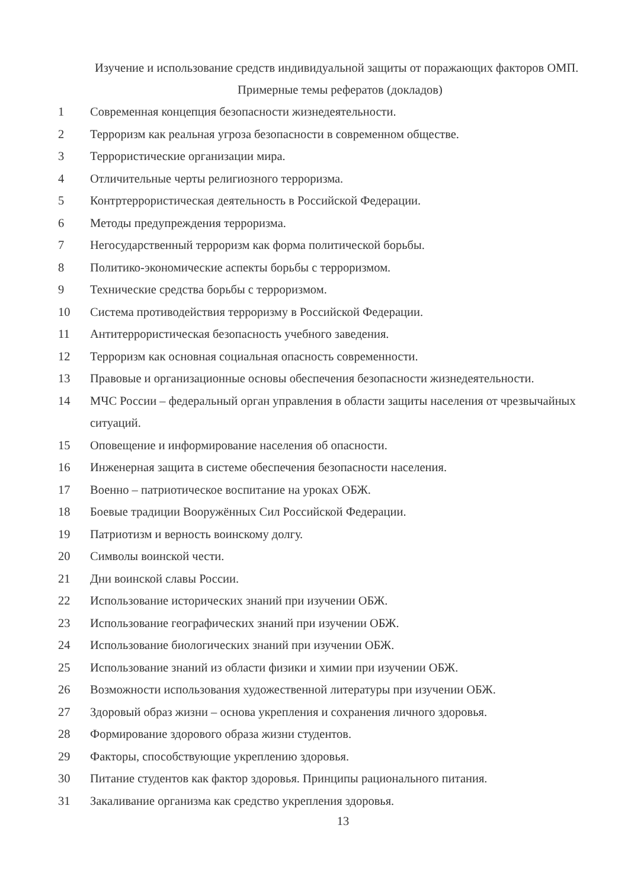Изучение и использование средств индивидуальной защиты от поражающих факторов ОМП.
Примерные темы рефератов (докладов)
1 Современная концепция безопасности жизнедеятельности.
2 Терроризм как реальная угроза безопасности в современном обществе.
3 Террористические организации мира.
4 Отличительные черты религиозного терроризма.
5 Контртеррористическая деятельность в Российской Федерации.
6 Методы предупреждения терроризма.
7 Негосударственный терроризм как форма политической борьбы.
8 Политико-экономические аспекты борьбы с терроризмом.
9 Технические средства борьбы с терроризмом.
10 Система противодействия терроризму в Российской Федерации.
11 Антитеррористическая безопасность учебного заведения.
12 Терроризм как основная социальная опасность современности.
13 Правовые и организационные основы обеспечения безопасности жизнедеятельности.
14 МЧС России – федеральный орган управления в области защиты населения от чрезвычайных ситуаций.
15 Оповещение и информирование населения об опасности.
16 Инженерная защита в системе обеспечения безопасности населения.
17 Военно – патриотическое воспитание на уроках ОБЖ.
18 Боевые традиции Вооружённых Сил Российской Федерации.
19 Патриотизм и верность воинскому долгу.
20 Символы воинской чести.
21 Дни воинской славы России.
22 Использование исторических знаний при изучении ОБЖ.
23 Использование географических знаний при изучении ОБЖ.
24 Использование биологических знаний при изучении ОБЖ.
25 Использование знаний из области физики и химии при изучении ОБЖ.
26 Возможности использования художественной литературы при изучении ОБЖ.
27 Здоровый образ жизни – основа укрепления и сохранения личного здоровья.
28 Формирование здорового образа жизни студентов.
29 Факторы, способствующие укреплению здоровья.
30 Питание студентов как фактор здоровья. Принципы рационального питания.
31 Закаливание организма как средство укрепления здоровья.
13